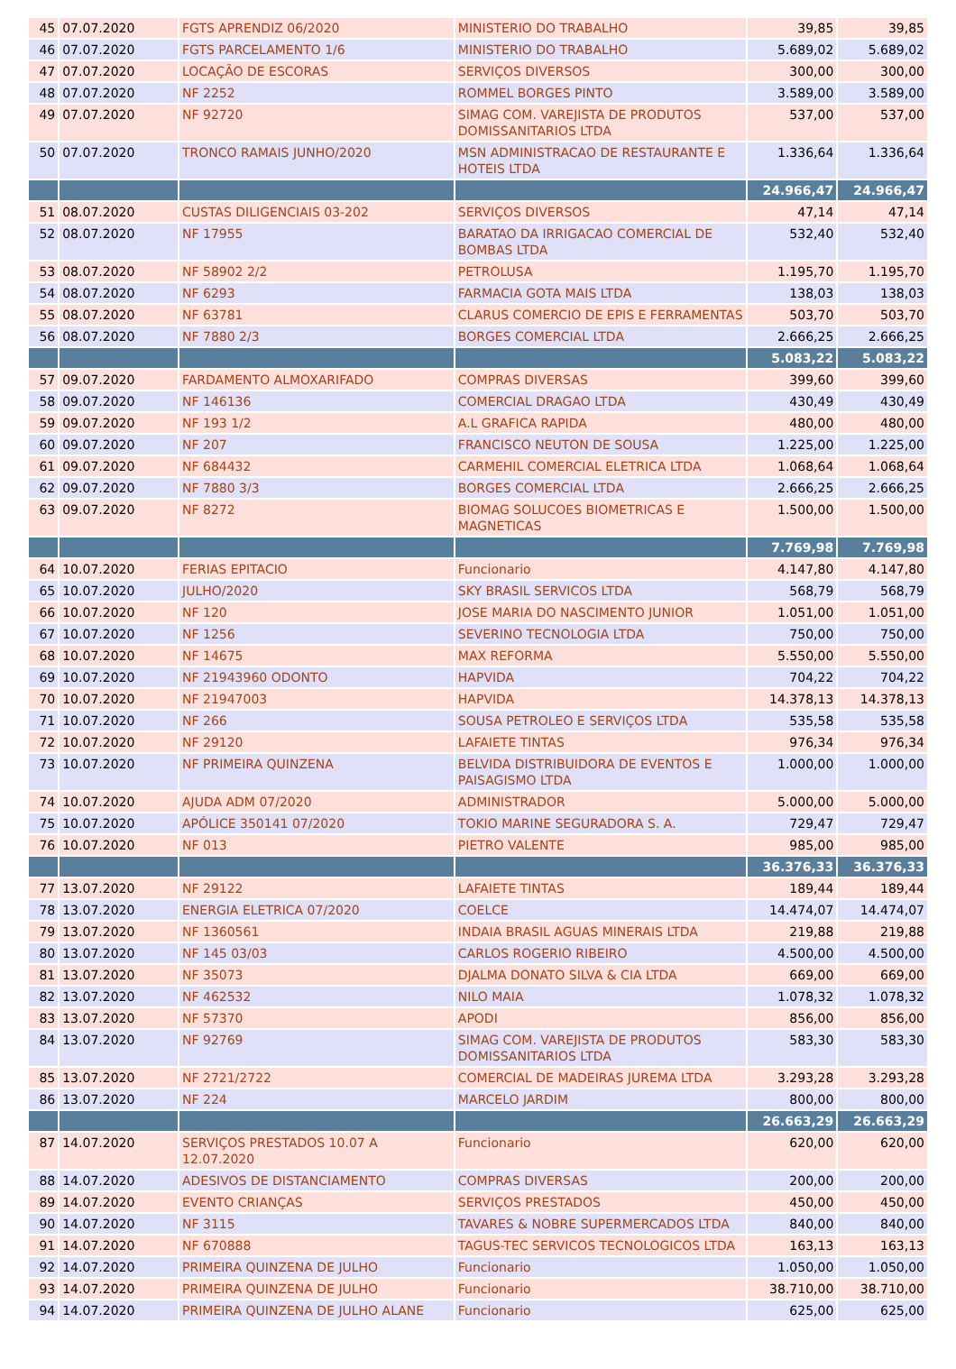| 45 | 07.07.2020 | FGTS APRENDIZ 06/2020 | MINISTERIO DO TRABALHO | 39,85 | 39,85 |
| 46 | 07.07.2020 | FGTS PARCELAMENTO 1/6 | MINISTERIO DO TRABALHO | 5.689,02 | 5.689,02 |
| 47 | 07.07.2020 | LOCAÇÃO DE ESCORAS | SERVIÇOS DIVERSOS | 300,00 | 300,00 |
| 48 | 07.07.2020 | NF 2252 | ROMMEL BORGES PINTO | 3.589,00 | 3.589,00 |
| 49 | 07.07.2020 | NF 92720 | SIMAG COM. VAREJISTA DE PRODUTOS DOMISSANITARIOS LTDA | 537,00 | 537,00 |
| 50 | 07.07.2020 | TRONCO RAMAIS JUNHO/2020 | MSN ADMINISTRACAO DE RESTAURANTE E HOTEIS LTDA | 1.336,64 | 1.336,64 |
| | | | | 24.966,47 | 24.966,47 |
| 51 | 08.07.2020 | CUSTAS DILIGENCIAIS 03-202 | SERVIÇOS DIVERSOS | 47,14 | 47,14 |
| 52 | 08.07.2020 | NF 17955 | BARATAO DA IRRIGACAO COMERCIAL DE BOMBAS LTDA | 532,40 | 532,40 |
| 53 | 08.07.2020 | NF 58902 2/2 | PETROLUSA | 1.195,70 | 1.195,70 |
| 54 | 08.07.2020 | NF 6293 | FARMACIA GOTA MAIS LTDA | 138,03 | 138,03 |
| 55 | 08.07.2020 | NF 63781 | CLARUS COMERCIO DE EPIS E FERRAMENTAS | 503,70 | 503,70 |
| 56 | 08.07.2020 | NF 7880 2/3 | BORGES COMERCIAL LTDA | 2.666,25 | 2.666,25 |
| | | | | 5.083,22 | 5.083,22 |
| 57 | 09.07.2020 | FARDAMENTO ALMOXARIFADO | COMPRAS DIVERSAS | 399,60 | 399,60 |
| 58 | 09.07.2020 | NF 146136 | COMERCIAL DRAGAO LTDA | 430,49 | 430,49 |
| 59 | 09.07.2020 | NF 193 1/2 | A.L GRAFICA RAPIDA | 480,00 | 480,00 |
| 60 | 09.07.2020 | NF 207 | FRANCISCO NEUTON DE SOUSA | 1.225,00 | 1.225,00 |
| 61 | 09.07.2020 | NF 684432 | CARMEHIL COMERCIAL ELETRICA LTDA | 1.068,64 | 1.068,64 |
| 62 | 09.07.2020 | NF 7880 3/3 | BORGES COMERCIAL LTDA | 2.666,25 | 2.666,25 |
| 63 | 09.07.2020 | NF 8272 | BIOMAG SOLUCOES BIOMETRICAS E MAGNETICAS | 1.500,00 | 1.500,00 |
| | | | | 7.769,98 | 7.769,98 |
| 64 | 10.07.2020 | FERIAS EPITACIO | Funcionario | 4.147,80 | 4.147,80 |
| 65 | 10.07.2020 | JULHO/2020 | SKY BRASIL SERVICOS LTDA | 568,79 | 568,79 |
| 66 | 10.07.2020 | NF 120 | JOSE MARIA DO NASCIMENTO JUNIOR | 1.051,00 | 1.051,00 |
| 67 | 10.07.2020 | NF 1256 | SEVERINO TECNOLOGIA LTDA | 750,00 | 750,00 |
| 68 | 10.07.2020 | NF 14675 | MAX REFORMA | 5.550,00 | 5.550,00 |
| 69 | 10.07.2020 | NF 21943960 ODONTO | HAPVIDA | 704,22 | 704,22 |
| 70 | 10.07.2020 | NF 21947003 | HAPVIDA | 14.378,13 | 14.378,13 |
| 71 | 10.07.2020 | NF 266 | SOUSA PETROLEO E SERVIÇOS LTDA | 535,58 | 535,58 |
| 72 | 10.07.2020 | NF 29120 | LAFAIETE TINTAS | 976,34 | 976,34 |
| 73 | 10.07.2020 | NF PRIMEIRA QUINZENA | BELVIDA DISTRIBUIDORA DE EVENTOS E PAISAGISMO LTDA | 1.000,00 | 1.000,00 |
| 74 | 10.07.2020 | AJUDA ADM 07/2020 | ADMINISTRADOR | 5.000,00 | 5.000,00 |
| 75 | 10.07.2020 | APÓLICE 350141 07/2020 | TOKIO MARINE SEGURADORA S. A. | 729,47 | 729,47 |
| 76 | 10.07.2020 | NF 013 | PIETRO VALENTE | 985,00 | 985,00 |
| | | | | 36.376,33 | 36.376,33 |
| 77 | 13.07.2020 | NF 29122 | LAFAIETE TINTAS | 189,44 | 189,44 |
| 78 | 13.07.2020 | ENERGIA ELETRICA 07/2020 | COELCE | 14.474,07 | 14.474,07 |
| 79 | 13.07.2020 | NF 1360561 | INDAIA BRASIL AGUAS MINERAIS LTDA | 219,88 | 219,88 |
| 80 | 13.07.2020 | NF 145 03/03 | CARLOS ROGERIO RIBEIRO | 4.500,00 | 4.500,00 |
| 81 | 13.07.2020 | NF 35073 | DJALMA DONATO SILVA & CIA LTDA | 669,00 | 669,00 |
| 82 | 13.07.2020 | NF 462532 | NILO MAIA | 1.078,32 | 1.078,32 |
| 83 | 13.07.2020 | NF 57370 | APODI | 856,00 | 856,00 |
| 84 | 13.07.2020 | NF 92769 | SIMAG COM. VAREJISTA DE PRODUTOS DOMISSANITARIOS LTDA | 583,30 | 583,30 |
| 85 | 13.07.2020 | NF 2721/2722 | COMERCIAL DE MADEIRAS JUREMA LTDA | 3.293,28 | 3.293,28 |
| 86 | 13.07.2020 | NF 224 | MARCELO JARDIM | 800,00 | 800,00 |
| | | | | 26.663,29 | 26.663,29 |
| 87 | 14.07.2020 | SERVIÇOS PRESTADOS 10.07 A 12.07.2020 | Funcionario | 620,00 | 620,00 |
| 88 | 14.07.2020 | ADESIVOS DE DISTANCIAMENTO | COMPRAS DIVERSAS | 200,00 | 200,00 |
| 89 | 14.07.2020 | EVENTO CRIANÇAS | SERVIÇOS PRESTADOS | 450,00 | 450,00 |
| 90 | 14.07.2020 | NF 3115 | TAVARES & NOBRE SUPERMERCADOS LTDA | 840,00 | 840,00 |
| 91 | 14.07.2020 | NF 670888 | TAGUS-TEC SERVICOS TECNOLOGICOS LTDA | 163,13 | 163,13 |
| 92 | 14.07.2020 | PRIMEIRA QUINZENA DE JULHO | Funcionario | 1.050,00 | 1.050,00 |
| 93 | 14.07.2020 | PRIMEIRA QUINZENA DE JULHO | Funcionario | 38.710,00 | 38.710,00 |
| 94 | 14.07.2020 | PRIMEIRA QUINZENA DE JULHO ALANE | Funcionario | 625,00 | 625,00 |